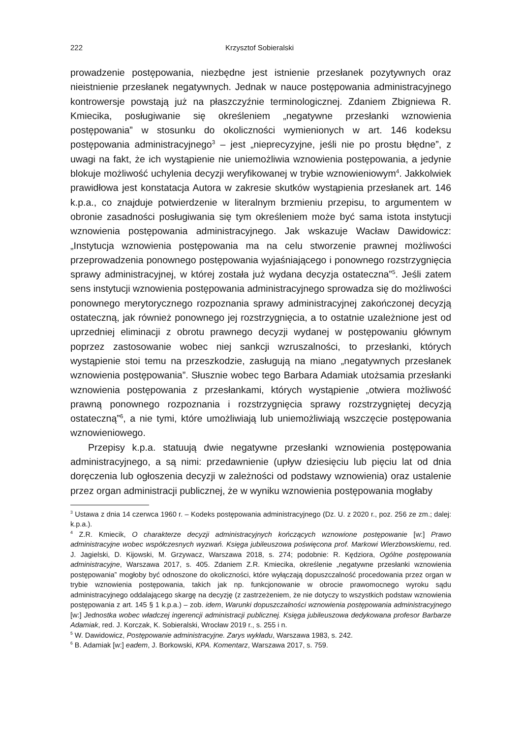222 Krzysztof Sobieralski
prowadzenie postępowania, niezbędne jest istnienie przesłanek pozytywnych oraz nieistnienie przesłanek negatywnych. Jednak w nauce postępowania administracyjnego kontrowersje powstają już na płaszczyźnie terminologicznej. Zdaniem Zbigniewa R. Kmiecika, posługiwanie się określeniem „negatywne przesłanki wznowienia postępowania” w stosunku do okoliczności wymienionych w art. 146 kodeksu postępowania administracyjnego<sup>3</sup> – jest „nieprecyzyjne, jeśli nie po prostu błędne”, z uwagi na fakt, że ich wystąpienie nie uniemożliwia wznowienia postępowania, a jedynie blokuje możliwość uchylenia decyzji weryfikowanej w trybie wznowieniowym<sup>4</sup>. Jakkolwiek prawidłowa jest konstatacja Autora w zakresie skutków wystąpienia przesłanek art. 146 k.p.a., co znajduje potwierdzenie w literalnym brzmieniu przepisu, to argumentem w obronie zasadności posługiwania się tym określeniem może być sama istota instytucji wznowienia postępowania administracyjnego. Jak wskazuje Wacław Dawidowicz: „Instytucja wznowienia postępowania ma na celu stworzenie prawnej możliwości przeprowadzenia ponownego postępowania wyjaśniającego i ponownego rozstrzygnięcia sprawy administracyjnej, w której została już wydana decyzja ostateczna”<sup>5</sup>. Jeśli zatem sens instytucji wznowienia postępowania administracyjnego sprowadza się do możliwości ponownego merytorycznego rozpoznania sprawy administracyjnej zakończonej decyzją ostateczną, jak również ponownego jej rozstrzygnięcia, a to ostatnie uzależnione jest od uprzedniej eliminacji z obrotu prawnego decyzji wydanej w postępowaniu głównym poprzez zastosowanie wobec niej sankcji wzruszalności, to przesłanki, których wystąpienie stoi temu na przeszkodzie, zasługują na miano „negatywnych przesłanek wznowienia postępowania”. Słusznie wobec tego Barbara Adamiak utożsamia przesłanki wznowienia postępowania z przesłankami, których wystąpienie „otwiera możliwość prawną ponownego rozpoznania i rozstrzygnięcia sprawy rozstrzygniętej decyzją ostateczną”<sup>6</sup>, a nie tymi, które umożliwiają lub uniemożliwiają wszczęcie postępowania wznowieniowego.
Przepisy k.p.a. statuują dwie negatywne przesłanki wznowienia postępowania administracyjnego, a są nimi: przedawnienie (upływ dziesięciu lub pięciu lat od dnia doręczenia lub ogłoszenia decyzji w zależności od podstawy wznowienia) oraz ustalenie przez organ administracji publicznej, że w wyniku wznowienia postępowania mogłaby
<sup>3</sup> Ustawa z dnia 14 czerwca 1960 r. – Kodeks postępowania administracyjnego (Dz. U. z 2020 r., poz. 256 ze zm.; dalej: k.p.a.).
<sup>4</sup> Z.R. Kmiecik, O charakterze decyzji administracyjnych kończących wznowione postępowanie [w:] Prawo administracyjne wobec współczesnych wyzwań. Księga jubileuszowa poświęcona prof. Markowi Wierzbowskiemu, red. J. Jagielski, D. Kijowski, M. Grzywacz, Warszawa 2018, s. 274; podobnie: R. Kędziora, Ogólne postępowania administracyjne, Warszawa 2017, s. 405. Zdaniem Z.R. Kmiecika, określenie „negatywne przesłanki wznowienia postępowania” mogłoby być odnoszone do okoliczności, które wyłączają dopuszczalność procedowania przez organ w trybie wznowienia postępowania, takich jak np. funkcjonowanie w obrocie prawomocnego wyroku sądu administracyjnego oddalającego skargę na decyzję (z zastrzeżeniem, że nie dotyczy to wszystkich podstaw wznowienia postępowania z art. 145 § 1 k.p.a.) – zob. idem, Warunki dopuszczalności wznowienia postępowania administracyjnego [w:] Jednostka wobec władczej ingerencji administracji publicznej. Księga jubileuszowa dedykowana profesor Barbarze Adamiak, red. J. Korczak, K. Sobieralski, Wrocław 2019 r., s. 255 i n.
<sup>5</sup> W. Dawidowicz, Postępowanie administracyjne. Zarys wykładu, Warszawa 1983, s. 242.
<sup>6</sup> B. Adamiak [w:] eadem, J. Borkowski, KPA. Komentarz, Warszawa 2017, s. 759.